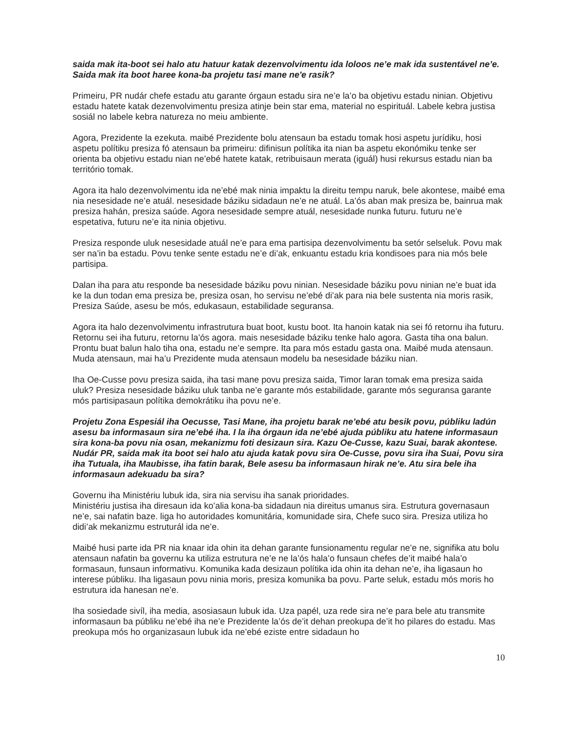saida mak ita-boot sei halo atu hatuur katak dezenvolvimentu ida loloos ne’e mak ida sustentável ne’e. Saida mak ita boot haree kona-ba projetu tasi mane ne'e rasik?
Primeiru, PR nudár chefe estadu atu garante órgaun estadu sira ne’e la’o ba objetivu estadu ninian. Objetivu estadu hatete katak dezenvolvimentu presiza atinje bein star ema, material no espirituál. Labele kebra justisa sosiál no labele kebra natureza no meiu ambiente.
Agora, Prezidente la ezekuta. maibé Prezidente bolu atensaun ba estadu tomak hosi aspetu jurídiku, hosi aspetu polítiku presiza fó atensaun ba primeiru: difinisun polítika ita nian ba aspetu ekonómiku tenke ser orienta ba objetivu estadu nian ne’ebé hatete katak, retribuisaun merata (iguál) husi rekursus estadu nian ba território tomak.
Agora ita halo dezenvolvimentu ida ne’ebé mak ninia impaktu la direitu tempu naruk, bele akontese, maibé ema nia nesesidade ne’e atuál. nesesidade báziku sidadaun ne’e ne atuál. La’ós aban mak presiza be, bainrua mak presiza hahán, presiza saúde. Agora nesesidade sempre atuál, nesesidade nunka futuru. futuru ne’e espetativa, futuru ne’e ita ninia objetivu.
Presiza responde uluk nesesidade atuál ne’e para ema partisipa dezenvolvimentu ba setór selseluk. Povu mak ser na’in ba estadu. Povu tenke sente estadu ne’e di’ak, enkuantu estadu kria kondisoes para nia mós bele partisipa.
Dalan iha para atu responde ba nesesidade báziku povu ninian. Nesesidade báziku povu ninian ne’e buat ida ke la dun todan ema presiza be, presiza osan, ho servisu ne’ebé di’ak para nia bele sustenta nia moris rasik, Presiza Saúde, asesu be mós, edukasaun, estabilidade seguransa.
Agora ita halo dezenvolvimentu infrastrutura buat boot, kustu boot. Ita hanoin katak nia sei fó retornu iha futuru. Retornu sei iha futuru, retornu la’ós agora. mais nesesidade báziku tenke halo agora. Gasta tiha ona balun. Prontu buat balun halo tiha ona, estadu ne’e sempre. Ita para mós estadu gasta ona. Maibé muda atensaun. Muda atensaun, mai ha’u Prezidente muda atensaun modelu ba nesesidade báziku nian.
Iha Oe-Cusse povu presiza saida, iha tasi mane povu presiza saida, Timor laran tomak ema presiza saida uluk? Presiza nesesidade báziku uluk tanba ne’e garante mós estabilidade, garante mós seguransa garante mós partisipasaun polítika demokrátiku iha povu ne’e.
Projetu Zona Espesiál iha Oecusse, Tasi Mane, iha projetu barak ne’ebé atu besik povu, públiku ladún asesu ba informasaun sira ne’ebé iha. I la iha órgaun ida ne’ebé ajuda públiku atu hatene informasaun sira kona-ba povu nia osan, mekanizmu foti desizaun sira. Kazu Oe-Cusse, kazu Suai, barak akontese. Nudár PR, saida mak ita boot sei halo atu ajuda katak povu sira Oe-Cusse, povu sira iha Suai, Povu sira iha Tutuala, iha Maubisse, iha fatin barak, Bele asesu ba informasaun hirak ne’e. Atu sira bele iha informasaun adekuadu ba sira?
Governu iha Ministériu lubuk ida, sira nia servisu iha sanak prioridades.
Ministériu justisa iha diresaun ida ko’alia kona-ba sidadaun nia direitus umanus sira. Estrutura governasaun ne’e, sai nafatin baze. liga ho autoridades komunitária, komunidade sira, Chefe suco sira. Presiza utiliza ho didi’ak mekanizmu estruturál ida ne’e.
Maibé husi parte ida PR nia knaar ida ohin ita dehan garante funsionamentu regular ne’e ne, signifika atu bolu atensaun nafatin ba governu ka utiliza estrutura ne’e ne la’ós hala’o funsaun chefes de’it maibé hala’o formasaun, funsaun informativu. Komunika kada desizaun polítika ida ohin ita dehan ne’e, iha ligasaun ho interese públiku. Iha ligasaun povu ninia moris, presiza komunika ba povu. Parte seluk, estadu mós moris ho estrutura ida hanesan ne’e.
Iha sosiedade sivíl, iha media, asosiasaun lubuk ida. Uza papél, uza rede sira ne’e para bele atu transmite informasaun ba públiku ne’ebé iha ne’e Prezidente la’ós de’it dehan preokupa de’it ho pilares do estadu. Mas preokupa mós ho organizasaun lubuk ida ne’ebé eziste entre sidadaun ho
10